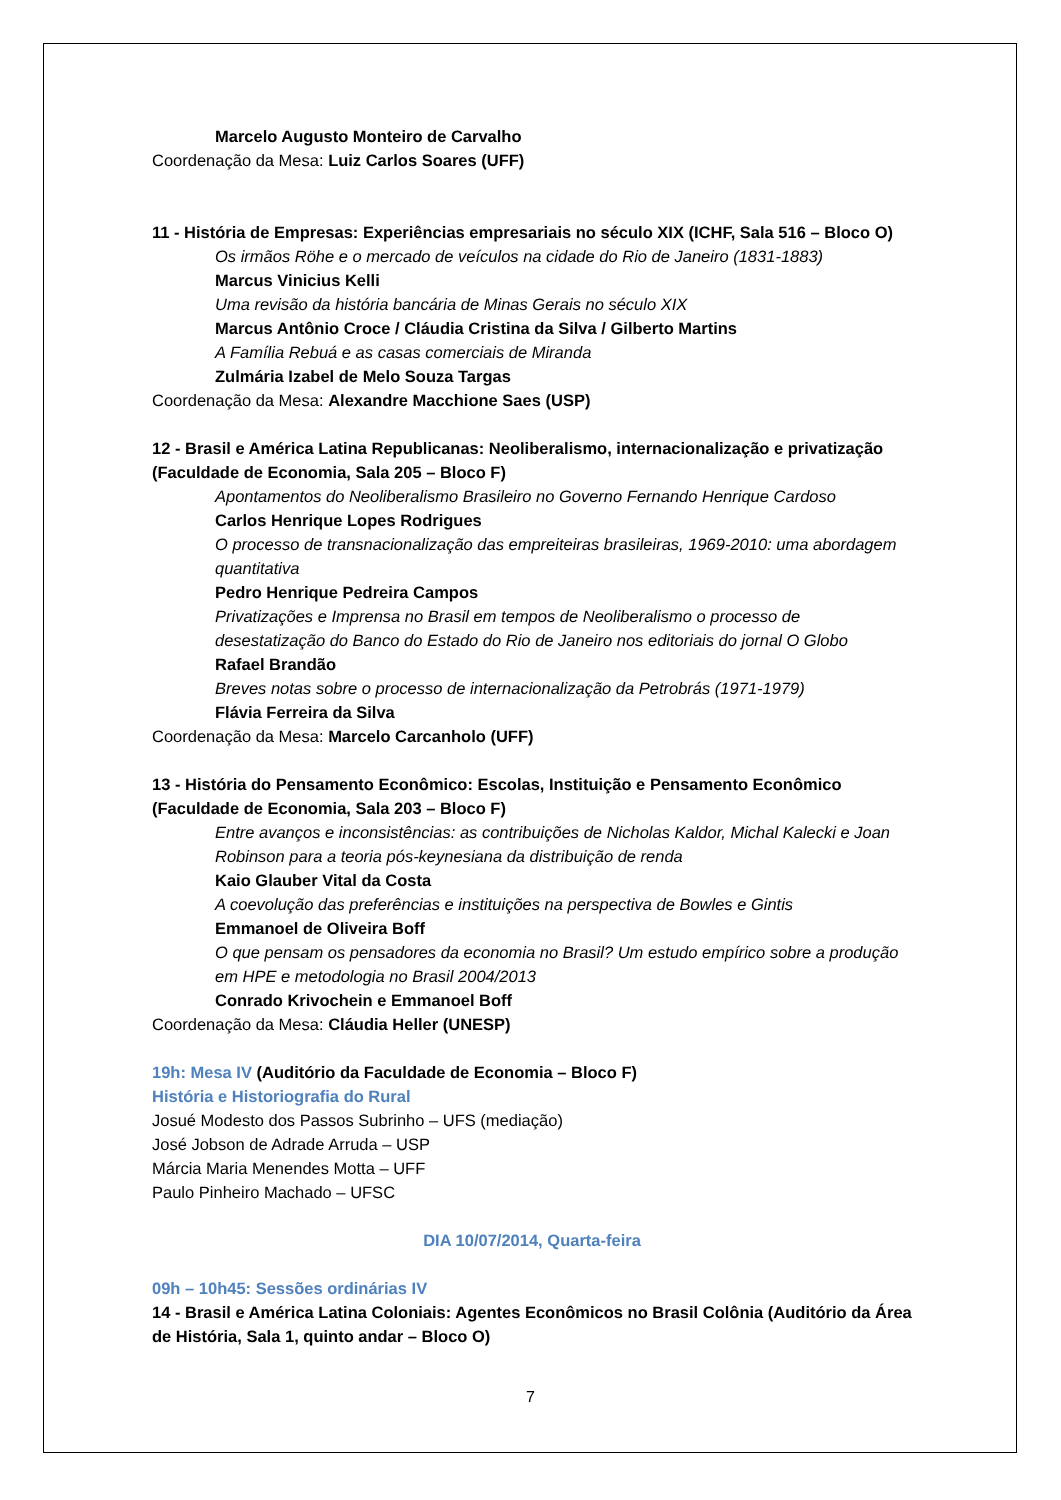Marcelo Augusto Monteiro de Carvalho
Coordenação da Mesa: Luiz Carlos Soares (UFF)
11 - História de Empresas: Experiências empresariais no século XIX (ICHF, Sala 516 – Bloco O)
Os irmãos Röhe e o mercado de veículos na cidade do Rio de Janeiro (1831-1883)
Marcus Vinicius Kelli
Uma revisão da história bancária de Minas Gerais no século XIX
Marcus Antônio Croce / Cláudia Cristina da Silva / Gilberto Martins
A Família Rebuá e as casas comerciais de Miranda
Zulmária Izabel de Melo Souza Targas
Coordenação da Mesa: Alexandre Macchione Saes (USP)
12 - Brasil e América Latina Republicanas: Neoliberalismo, internacionalização e privatização (Faculdade de Economia, Sala 205 – Bloco F)
Apontamentos do Neoliberalismo Brasileiro no Governo Fernando Henrique Cardoso
Carlos Henrique Lopes Rodrigues
O processo de transnacionalização das empreiteiras brasileiras, 1969-2010: uma abordagem quantitativa
Pedro Henrique Pedreira Campos
Privatizações e Imprensa no Brasil em tempos de Neoliberalismo o processo de desestatização do Banco do Estado do Rio de Janeiro nos editoriais do jornal O Globo
Rafael Brandão
Breves notas sobre o processo de internacionalização da Petrobrás (1971-1979)
Flávia Ferreira da Silva
Coordenação da Mesa: Marcelo Carcanholo (UFF)
13 - História do Pensamento Econômico: Escolas, Instituição e Pensamento Econômico (Faculdade de Economia, Sala 203 – Bloco F)
Entre avanços e inconsistências: as contribuições de Nicholas Kaldor, Michal Kalecki e Joan Robinson para a teoria pós-keynesiana da distribuição de renda
Kaio Glauber Vital da Costa
A coevolução das preferências e instituições na perspectiva de Bowles e Gintis
Emmanoel de Oliveira Boff
O que pensam os pensadores da economia no Brasil? Um estudo empírico sobre a produção em HPE e metodologia no Brasil 2004/2013
Conrado Krivochein e Emmanoel Boff
Coordenação da Mesa: Cláudia Heller (UNESP)
19h: Mesa IV (Auditório da Faculdade de Economia – Bloco F)
História e Historiografia do Rural
Josué Modesto dos Passos Subrinho – UFS (mediação)
José Jobson de Adrade Arruda – USP
Márcia Maria Menendes Motta – UFF
Paulo Pinheiro Machado – UFSC
DIA 10/07/2014, Quarta-feira
09h – 10h45: Sessões ordinárias IV
14 - Brasil e América Latina Coloniais: Agentes Econômicos no Brasil Colônia (Auditório da Área de História, Sala 1, quinto andar – Bloco O)
7